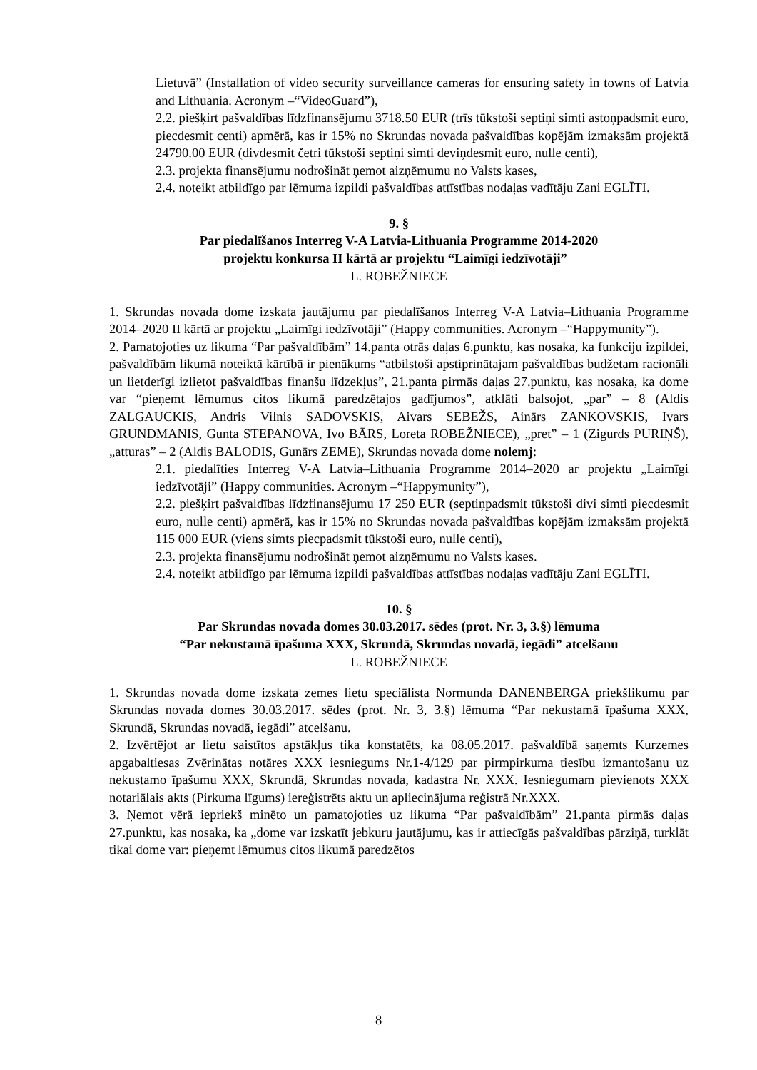Lietuvā” (Installation of video security surveillance cameras for ensuring safety in towns of Latvia and Lithuania. Acronym –“VideoGuard”),
2.2. piešķirt pašvaldības līdzfinansējumu 3718.50 EUR (trīs tūkstoši septiņi simti astoņpadsmit euro, piecdesmit centi) apmērā, kas ir 15% no Skrundas novada pašvaldības kopējām izmaksām projektā 24790.00 EUR (divdesmit četri tūkstoši septiņi simti deviņdesmit euro, nulle centi),
2.3. projekta finansējumu nodrošināt ņemot aizņēmumu no Valsts kases,
2.4. noteikt atbildīgo par lēmuma izpildi pašvaldības attīstības nodaļas vadītāju Zani EGLĪTI.
9. §
Par piedalīšanos Interreg V-A Latvia-Lithuania Programme 2014-2020
projektu konkursa II kārtā ar projektu “Laimīgi iedzīvotāji”
L. ROBEŽNIECE
1. Skrundas novada dome izskata jautājumu par piedalīšanos Interreg V-A Latvia–Lithuania Programme 2014–2020 II kārtā ar projektu „Laimīgi iedzīvotāji” (Happy communities. Acronym –“Happymunity”).
2. Pamatojoties uz likuma “Par pašvaldībām” 14.panta otrās daļas 6.punktu, kas nosaka, ka funkciju izpildei, pašvaldībām likumā noteiktā kārtībā ir pienākums “atbilstoši apstiprinātajam pašvaldības budžetam racionāli un lietderīgi izlietot pašvaldības finanšu līdzekļus”, 21.panta pirmās daļas 27.punktu, kas nosaka, ka dome var “pieņemt lēmumus citos likumā paredzētajos gadījumos”, atklāti balsojot, „par” – 8 (Aldis ZALGAUCKIS, Andris Vilnis SADOVSKIS, Aivars SEBEŽS, Ainārs ZANKOVSKIS, Ivars GRUNDMANIS, Gunta STEPANOVA, Ivo BĀRS, Loreta ROBEŽNIECE), „pret” – 1 (Zigurds PURIŅŠ), „atturas” – 2 (Aldis BALODIS, Gunārs ZEME), Skrundas novada dome nolemj:
2.1. piedalīties Interreg V-A Latvia–Lithuania Programme 2014–2020 ar projektu „Laimīgi iedzīvotāji” (Happy communities. Acronym –“Happymunity”),
2.2. piešķirt pašvaldības līdzfinansējumu 17 250 EUR (septiņpadsmit tūkstoši divi simti piecdesmit euro, nulle centi) apmērā, kas ir 15% no Skrundas novada pašvaldības kopējām izmaksām projektā 115 000 EUR (viens simts piecpadsmit tūkstoši euro, nulle centi),
2.3. projekta finansējumu nodrošināt ņemot aizņēmumu no Valsts kases.
2.4. noteikt atbildīgo par lēmuma izpildi pašvaldības attīstības nodaļas vadītāju Zani EGLĪTI.
10. §
Par Skrundas novada domes 30.03.2017. sēdes (prot. Nr. 3, 3.§) lēmuma
“Par nekustamā īpašuma XXX, Skrundā, Skrundas novadā, iegādi” atcelšanu
L. ROBEŽNIECE
1. Skrundas novada dome izskata zemes lietu speciālista Normunda DANENBERGA priekšlikumu par Skrundas novada domes 30.03.2017. sēdes (prot. Nr. 3, 3.§) lēmuma “Par nekustamā īpašuma XXX, Skrundā, Skrundas novadā, iegādi” atcelšanu.
2. Izvērtējot ar lietu saistītos apstākļus tika konstatēts, ka 08.05.2017. pašvaldībā saņemts Kurzemes apgabaltiesas Zvērinātas notāres XXX iesniegums Nr.1-4/129 par pirmpirkuma tiesību izmantošanu uz nekustamo īpašumu XXX, Skrundā, Skrundas novada, kadastra Nr. XXX. Iesniegumam pievienots XXX notariālais akts (Pirkuma līgums) iereģistrēts aktu un apliecinājuma reģistrā Nr.XXX.
3. Ņemot vērā iepriekš minēto un pamatojoties uz likuma “Par pašvaldībām” 21.panta pirmās daļas 27.punktu, kas nosaka, ka „dome var izskatīt jebkuru jautājumu, kas ir attiecīgās pašvaldības pārziņā, turklāt tikai dome var: pieņemt lēmumus citos likumā paredzētos
8